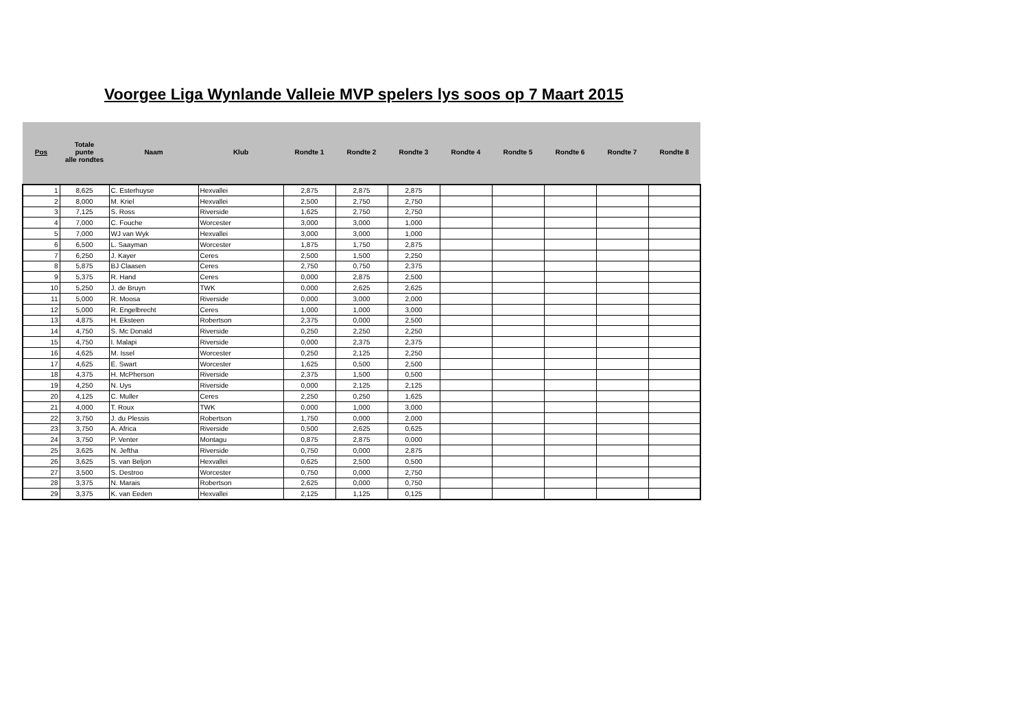Voorgee Liga Wynlande Valleie MVP spelers lys soos op 7 Maart 2015
| Pos | Totale punte alle rondtes | Naam | Klub | Rondte 1 | Rondte 2 | Rondte 3 | Rondte 4 | Rondte 5 | Rondte 6 | Rondte 7 | Rondte 8 |
| --- | --- | --- | --- | --- | --- | --- | --- | --- | --- | --- | --- |
| 1 | 8,625 | C. Esterhuyse | Hexvallei | 2,875 | 2,875 | 2,875 | | | | | |
| 2 | 8,000 | M. Kriel | Hexvallei | 2,500 | 2,750 | 2,750 | | | | | |
| 3 | 7,125 | S. Ross | Riverside | 1,625 | 2,750 | 2,750 | | | | | |
| 4 | 7,000 | C. Fouche | Worcester | 3,000 | 3,000 | 1,000 | | | | | |
| 5 | 7,000 | WJ van Wyk | Hexvallei | 3,000 | 3,000 | 1,000 | | | | | |
| 6 | 6,500 | L. Saayman | Worcester | 1,875 | 1,750 | 2,875 | | | | | |
| 7 | 6,250 | J. Kayer | Ceres | 2,500 | 1,500 | 2,250 | | | | | |
| 8 | 5,875 | BJ Claasen | Ceres | 2,750 | 0,750 | 2,375 | | | | | |
| 9 | 5,375 | R. Hand | Ceres | 0,000 | 2,875 | 2,500 | | | | | |
| 10 | 5,250 | J. de Bruyn | TWK | 0,000 | 2,625 | 2,625 | | | | | |
| 11 | 5,000 | R. Moosa | Riverside | 0,000 | 3,000 | 2,000 | | | | | |
| 12 | 5,000 | R. Engelbrecht | Ceres | 1,000 | 1,000 | 3,000 | | | | | |
| 13 | 4,875 | H. Eksteen | Robertson | 2,375 | 0,000 | 2,500 | | | | | |
| 14 | 4,750 | S. Mc Donald | Riverside | 0,250 | 2,250 | 2,250 | | | | | |
| 15 | 4,750 | I. Malapi | Riverside | 0,000 | 2,375 | 2,375 | | | | | |
| 16 | 4,625 | M. Issel | Worcester | 0,250 | 2,125 | 2,250 | | | | | |
| 17 | 4,625 | E. Swart | Worcester | 1,625 | 0,500 | 2,500 | | | | | |
| 18 | 4,375 | H. McPherson | Riverside | 2,375 | 1,500 | 0,500 | | | | | |
| 19 | 4,250 | N. Uys | Riverside | 0,000 | 2,125 | 2,125 | | | | | |
| 20 | 4,125 | C. Muller | Ceres | 2,250 | 0,250 | 1,625 | | | | | |
| 21 | 4,000 | T. Roux | TWK | 0,000 | 1,000 | 3,000 | | | | | |
| 22 | 3,750 | J. du Plessis | Robertson | 1,750 | 0,000 | 2,000 | | | | | |
| 23 | 3,750 | A. Africa | Riverside | 0,500 | 2,625 | 0,625 | | | | | |
| 24 | 3,750 | P. Venter | Montagu | 0,875 | 2,875 | 0,000 | | | | | |
| 25 | 3,625 | N. Jeftha | Riverside | 0,750 | 0,000 | 2,875 | | | | | |
| 26 | 3,625 | S. van Beljon | Hexvallei | 0,625 | 2,500 | 0,500 | | | | | |
| 27 | 3,500 | S. Destroo | Worcester | 0,750 | 0,000 | 2,750 | | | | | |
| 28 | 3,375 | N. Marais | Robertson | 2,625 | 0,000 | 0,750 | | | | | |
| 29 | 3,375 | K. van Eeden | Hexvallei | 2,125 | 1,125 | 0,125 | | | | | |